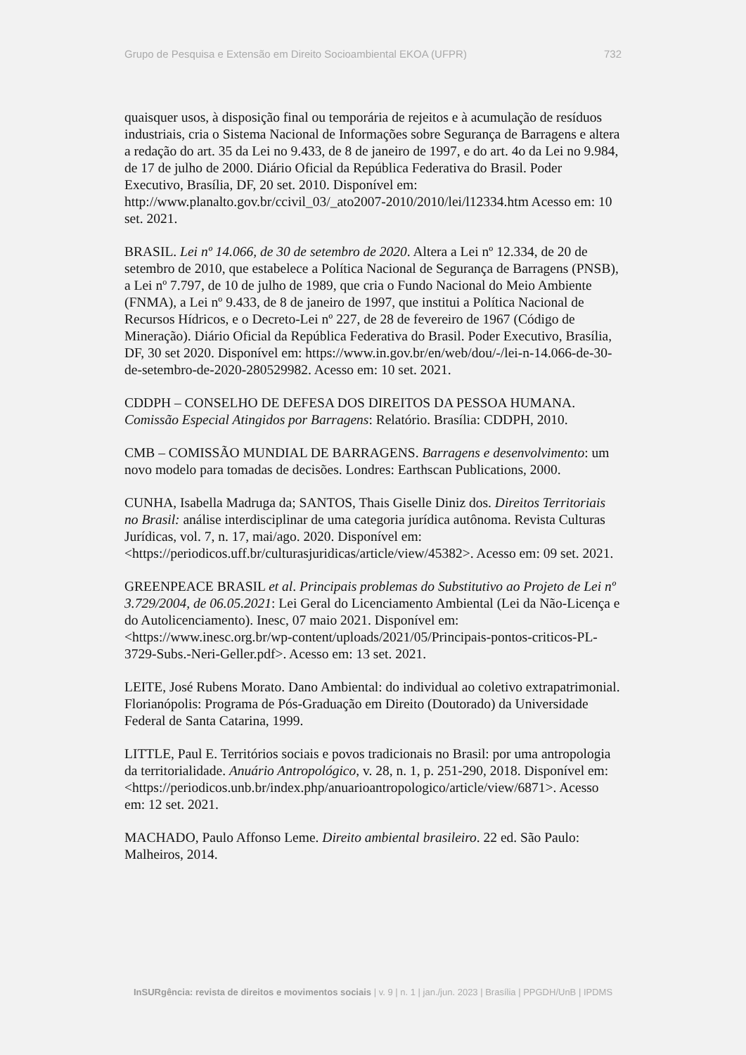Grupo de Pesquisa e Extensão em Direito Socioambiental EKOA (UFPR) 732
quaisquer usos, à disposição final ou temporária de rejeitos e à acumulação de resíduos industriais, cria o Sistema Nacional de Informações sobre Segurança de Barragens e altera a redação do art. 35 da Lei no 9.433, de 8 de janeiro de 1997, e do art. 4o da Lei no 9.984, de 17 de julho de 2000. Diário Oficial da República Federativa do Brasil. Poder Executivo, Brasília, DF, 20 set. 2010. Disponível em: http://www.planalto.gov.br/ccivil_03/_ato2007-2010/2010/lei/l12334.htm Acesso em: 10 set. 2021.
BRASIL. Lei nº 14.066, de 30 de setembro de 2020. Altera a Lei nº 12.334, de 20 de setembro de 2010, que estabelece a Política Nacional de Segurança de Barragens (PNSB), a Lei nº 7.797, de 10 de julho de 1989, que cria o Fundo Nacional do Meio Ambiente (FNMA), a Lei nº 9.433, de 8 de janeiro de 1997, que institui a Política Nacional de Recursos Hídricos, e o Decreto-Lei nº 227, de 28 de fevereiro de 1967 (Código de Mineração). Diário Oficial da República Federativa do Brasil. Poder Executivo, Brasília, DF, 30 set 2020. Disponível em: https://www.in.gov.br/en/web/dou/-/lei-n-14.066-de-30-de-setembro-de-2020-280529982. Acesso em: 10 set. 2021.
CDDPH – CONSELHO DE DEFESA DOS DIREITOS DA PESSOA HUMANA. Comissão Especial Atingidos por Barragens: Relatório. Brasília: CDDPH, 2010.
CMB – COMISSÃO MUNDIAL DE BARRAGENS. Barragens e desenvolvimento: um novo modelo para tomadas de decisões. Londres: Earthscan Publications, 2000.
CUNHA, Isabella Madruga da; SANTOS, Thais Giselle Diniz dos. Direitos Territoriais no Brasil: análise interdisciplinar de uma categoria jurídica autônoma. Revista Culturas Jurídicas, vol. 7, n. 17, mai/ago. 2020. Disponível em: <https://periodicos.uff.br/culturasjuridicas/article/view/45382>. Acesso em: 09 set. 2021.
GREENPEACE BRASIL et al. Principais problemas do Substitutivo ao Projeto de Lei nº 3.729/2004, de 06.05.2021: Lei Geral do Licenciamento Ambiental (Lei da Não-Licença e do Autolicenciamento). Inesc, 07 maio 2021. Disponível em: <https://www.inesc.org.br/wp-content/uploads/2021/05/Principais-pontos-criticos-PL-3729-Subs.-Neri-Geller.pdf>. Acesso em: 13 set. 2021.
LEITE, José Rubens Morato. Dano Ambiental: do individual ao coletivo extrapatrimonial. Florianópolis: Programa de Pós-Graduação em Direito (Doutorado) da Universidade Federal de Santa Catarina, 1999.
LITTLE, Paul E. Territórios sociais e povos tradicionais no Brasil: por uma antropologia da territorialidade. Anuário Antropológico, v. 28, n. 1, p. 251-290, 2018. Disponível em: <https://periodicos.unb.br/index.php/anuarioantropologico/article/view/6871>. Acesso em: 12 set. 2021.
MACHADO, Paulo Affonso Leme. Direito ambiental brasileiro. 22 ed. São Paulo: Malheiros, 2014.
InSURgência: revista de direitos e movimentos sociais | v. 9 | n. 1 | jan./jun. 2023 | Brasília | PPGDH/UnB | IPDMS